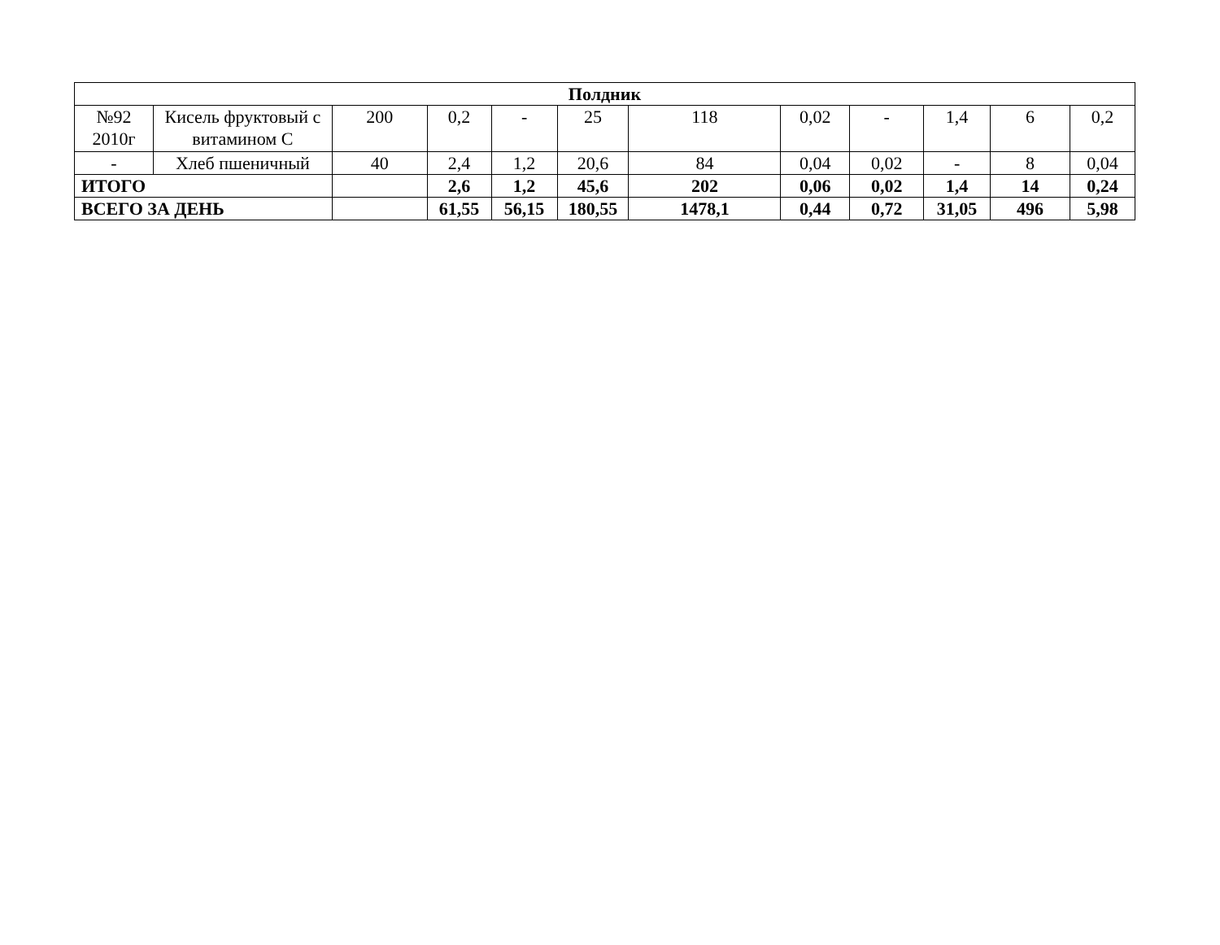| Полдник | | | | | | | | | | | |
| №92 2010г | Кисель фруктовый с витамином С | 200 | 0,2 | - | 25 | 118 | 0,02 | - | 1,4 | 6 | 0,2 |
| - | Хлеб пшеничный | 40 | 2,4 | 1,2 | 20,6 | 84 | 0,04 | 0,02 | - | 8 | 0,04 |
| ИТОГО | | | 2,6 | 1,2 | 45,6 | 202 | 0,06 | 0,02 | 1,4 | 14 | 0,24 |
| ВСЕГО ЗА ДЕНЬ | | | 61,55 | 56,15 | 180,55 | 1478,1 | 0,44 | 0,72 | 31,05 | 496 | 5,98 |